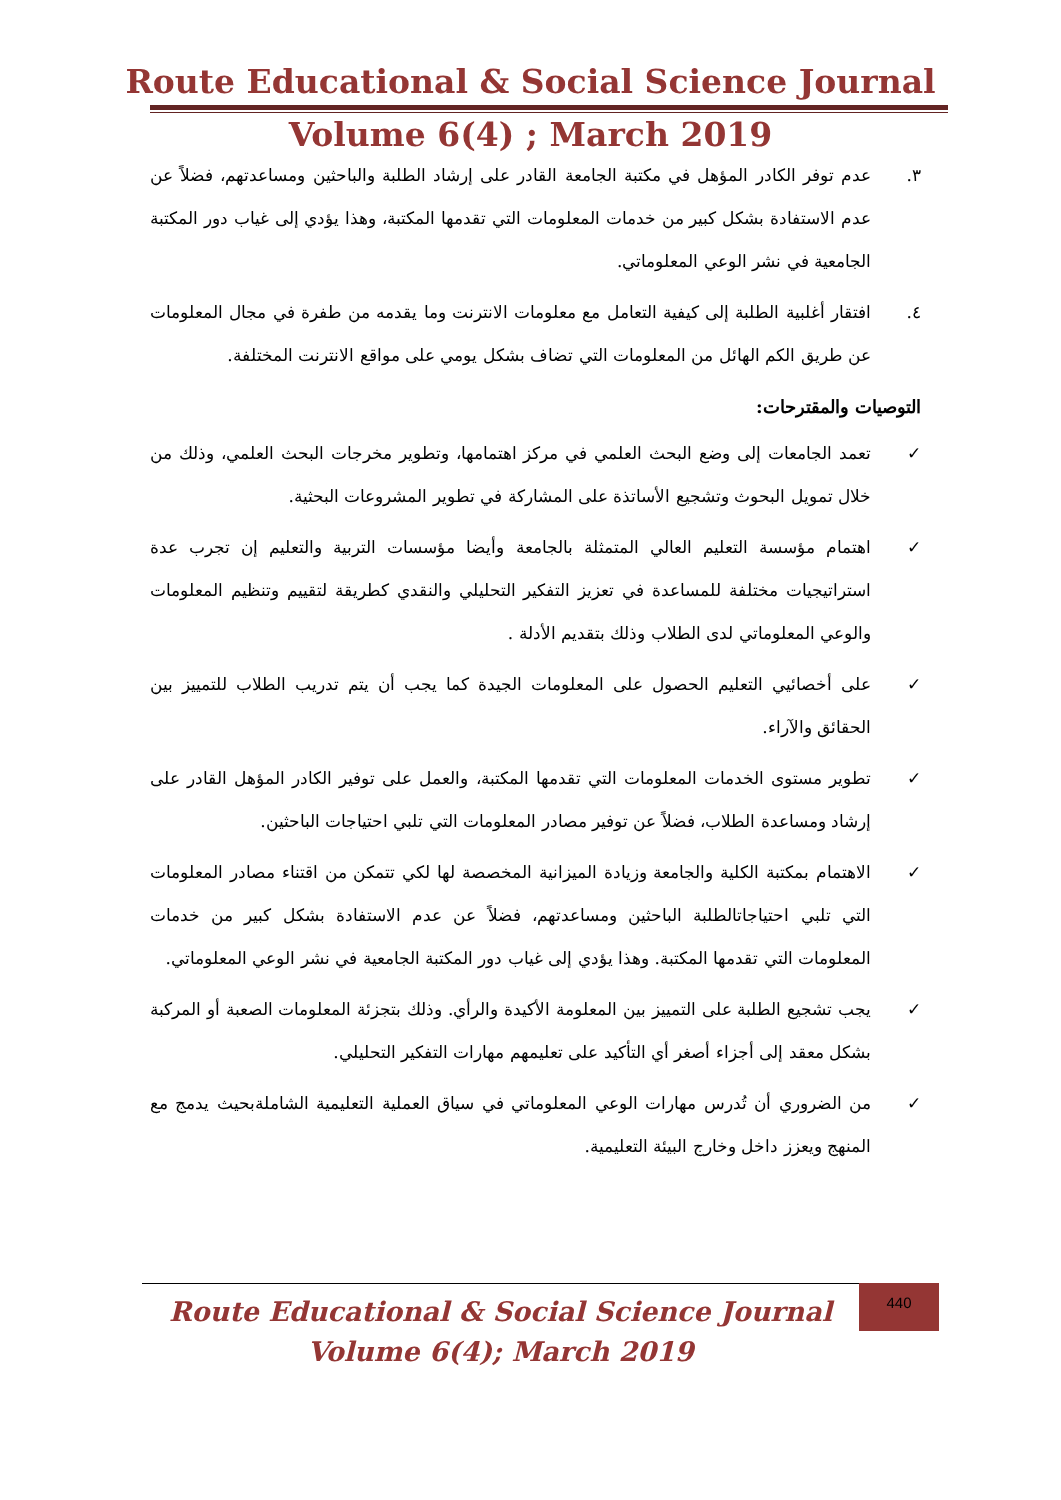Route Educational & Social Science Journal
Volume 6(4) ; March 2019
٣. عدم توفر الكادر المؤهل في مكتبة الجامعة القادر على إرشاد الطلبة والباحثين ومساعدتهم، فضلاً عن عدم الاستفادة بشكل كبير من خدمات المعلومات التي تقدمها المكتبة، وهذا يؤدي إلى غياب دور المكتبة الجامعية في نشر الوعي المعلوماتي.
٤. افتقار أغلبية الطلبة إلى كيفية التعامل مع معلومات الانترنت وما يقدمه من طفرة في مجال المعلومات عن طريق الكم الهائل من المعلومات التي تضاف بشكل يومي على مواقع الانترنت المختلفة.
التوصيات والمقترحات:
✓ تعمد الجامعات إلى وضع البحث العلمي في مركز اهتمامها، وتطوير مخرجات البحث العلمي، وذلك من خلال تمويل البحوث وتشجيع الأساتذة على المشاركة في تطوير المشروعات البحثية.
✓ اهتمام مؤسسة التعليم العالي المتمثلة بالجامعة وأيضا مؤسسات التربية والتعليم إن تجرب عدة استراتيجيات مختلفة للمساعدة في تعزيز التفكير التحليلي والنقدي كطريقة لتقييم وتنظيم المعلومات والوعي المعلوماتي لدى الطلاب وذلك بتقديم الأدلة .
✓ على أخصائيي التعليم الحصول على المعلومات الجيدة كما يجب أن يتم تدريب الطلاب للتمييز بين الحقائق والآراء.
✓ تطوير مستوى الخدمات المعلومات التي تقدمها المكتبة، والعمل على توفير الكادر المؤهل القادر على إرشاد ومساعدة الطلاب، فضلاً عن توفير مصادر المعلومات التي تلبي احتياجات الباحثين.
✓ الاهتمام بمكتبة الكلية والجامعة وزيادة الميزانية المخصصة لها لكي تتمكن من اقتناء مصادر المعلومات التي تلبي احتياجاتالطلبة الباحثين ومساعدتهم، فضلاً عن عدم الاستفادة بشكل كبير من خدمات المعلومات التي تقدمها المكتبة. وهذا يؤدي إلى غياب دور المكتبة الجامعية في نشر الوعي المعلوماتي.
✓ يجب تشجيع الطلبة على التمييز بين المعلومة الأكيدة والرأي. وذلك بتجزئة المعلومات الصعبة أو المركبة بشكل معقد إلى أجزاء أصغر أي التأكيد على تعليمهم مهارات التفكير التحليلي.
✓ من الضروري أن تُدرس مهارات الوعي المعلوماتي في سياق العملية التعليمية الشاملةبحيث يدمج مع المنهج ويعزز داخل وخارج البيئة التعليمية.
Route Educational & Social Science Journal
Volume 6(4); March 2019
440